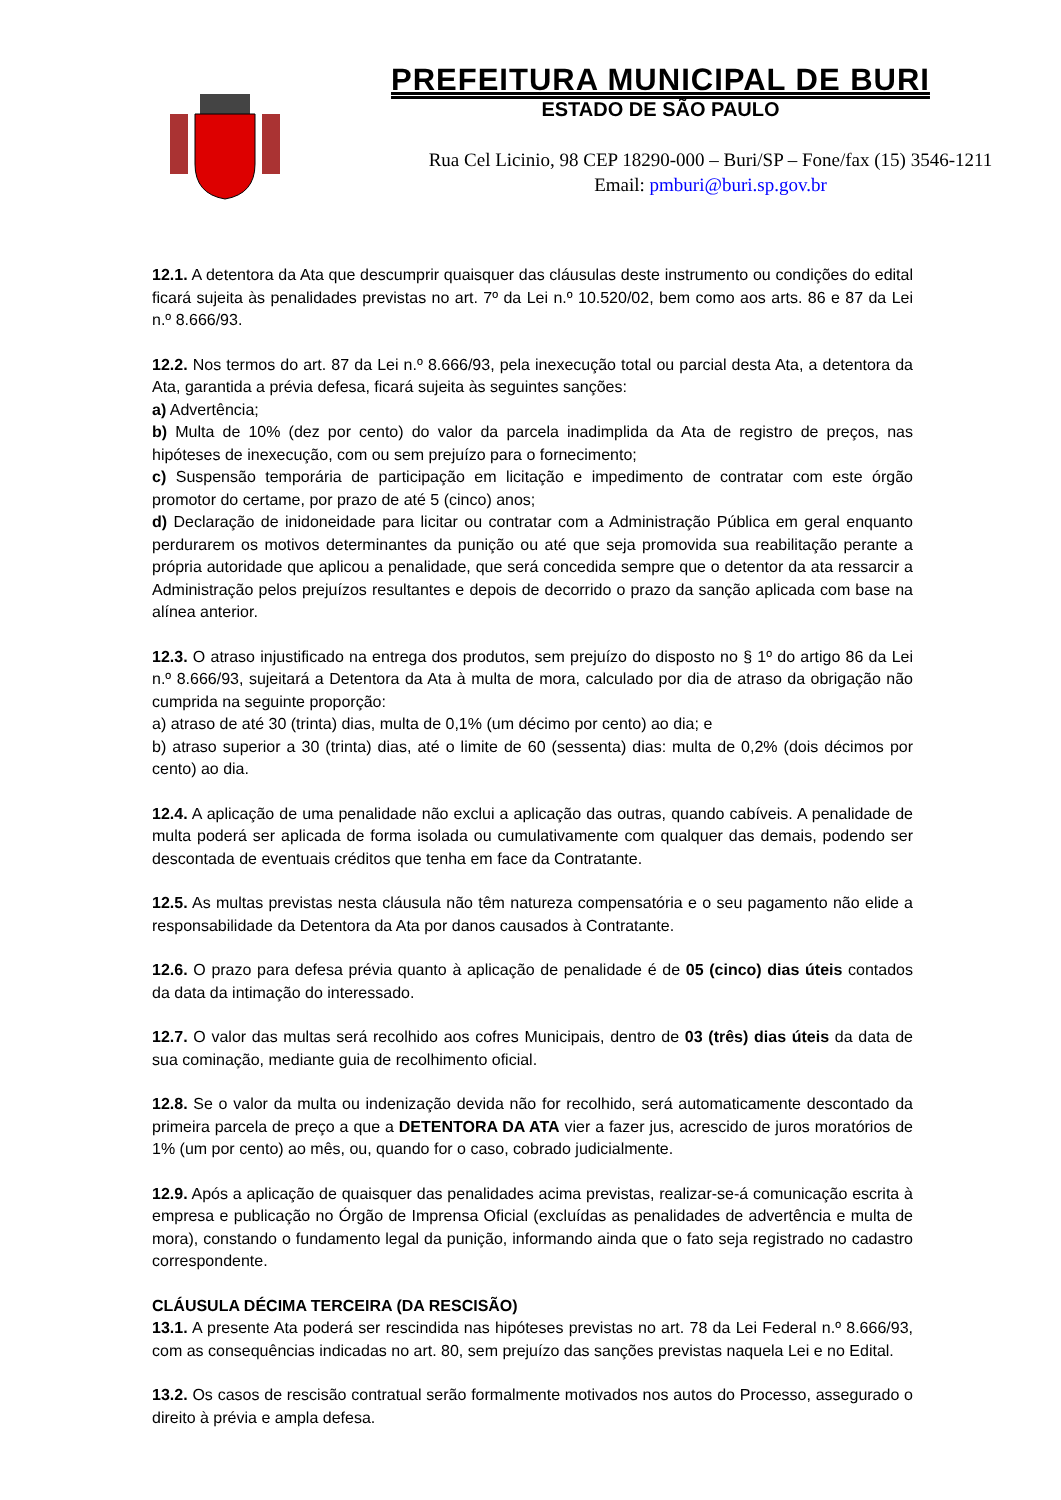PREFEITURA MUNICIPAL DE BURI
ESTADO DE SÃO PAULO
Rua Cel Licinio, 98 CEP 18290-000 – Buri/SP – Fone/fax (15) 3546-1211
Email: pmburi@buri.sp.gov.br
12.1. A detentora da Ata que descumprir quaisquer das cláusulas deste instrumento ou condições do edital ficará sujeita às penalidades previstas no art. 7º da Lei n.º 10.520/02, bem como aos arts. 86 e 87 da Lei n.º 8.666/93.
12.2. Nos termos do art. 87 da Lei n.º 8.666/93, pela inexecução total ou parcial desta Ata, a detentora da Ata, garantida a prévia defesa, ficará sujeita às seguintes sanções:
a) Advertência;
b) Multa de 10% (dez por cento) do valor da parcela inadimplida da Ata de registro de preços, nas hipóteses de inexecução, com ou sem prejuízo para o fornecimento;
c) Suspensão temporária de participação em licitação e impedimento de contratar com este órgão promotor do certame, por prazo de até 5 (cinco) anos;
d) Declaração de inidoneidade para licitar ou contratar com a Administração Pública em geral enquanto perdurarem os motivos determinantes da punição ou até que seja promovida sua reabilitação perante a própria autoridade que aplicou a penalidade, que será concedida sempre que o detentor da ata ressarcir a Administração pelos prejuízos resultantes e depois de decorrido o prazo da sanção aplicada com base na alínea anterior.
12.3. O atraso injustificado na entrega dos produtos, sem prejuízo do disposto no § 1º do artigo 86 da Lei n.º 8.666/93, sujeitará a Detentora da Ata à multa de mora, calculado por dia de atraso da obrigação não cumprida na seguinte proporção:
a) atraso de até 30 (trinta) dias, multa de 0,1% (um décimo por cento) ao dia; e
b) atraso superior a 30 (trinta) dias, até o limite de 60 (sessenta) dias: multa de 0,2% (dois décimos por cento) ao dia.
12.4. A aplicação de uma penalidade não exclui a aplicação das outras, quando cabíveis. A penalidade de multa poderá ser aplicada de forma isolada ou cumulativamente com qualquer das demais, podendo ser descontada de eventuais créditos que tenha em face da Contratante.
12.5. As multas previstas nesta cláusula não têm natureza compensatória e o seu pagamento não elide a responsabilidade da Detentora da Ata por danos causados à Contratante.
12.6. O prazo para defesa prévia quanto à aplicação de penalidade é de 05 (cinco) dias úteis contados da data da intimação do interessado.
12.7. O valor das multas será recolhido aos cofres Municipais, dentro de 03 (três) dias úteis da data de sua cominação, mediante guia de recolhimento oficial.
12.8. Se o valor da multa ou indenização devida não for recolhido, será automaticamente descontado da primeira parcela de preço a que a DETENTORA DA ATA vier a fazer jus, acrescido de juros moratórios de 1% (um por cento) ao mês, ou, quando for o caso, cobrado judicialmente.
12.9. Após a aplicação de quaisquer das penalidades acima previstas, realizar-se-á comunicação escrita à empresa e publicação no Órgão de Imprensa Oficial (excluídas as penalidades de advertência e multa de mora), constando o fundamento legal da punição, informando ainda que o fato seja registrado no cadastro correspondente.
CLÁUSULA DÉCIMA TERCEIRA (DA RESCISÃO)
13.1. A presente Ata poderá ser rescindida nas hipóteses previstas no art. 78 da Lei Federal n.º 8.666/93, com as consequências indicadas no art. 80, sem prejuízo das sanções previstas naquela Lei e no Edital.
13.2. Os casos de rescisão contratual serão formalmente motivados nos autos do Processo, assegurado o direito à prévia e ampla defesa.